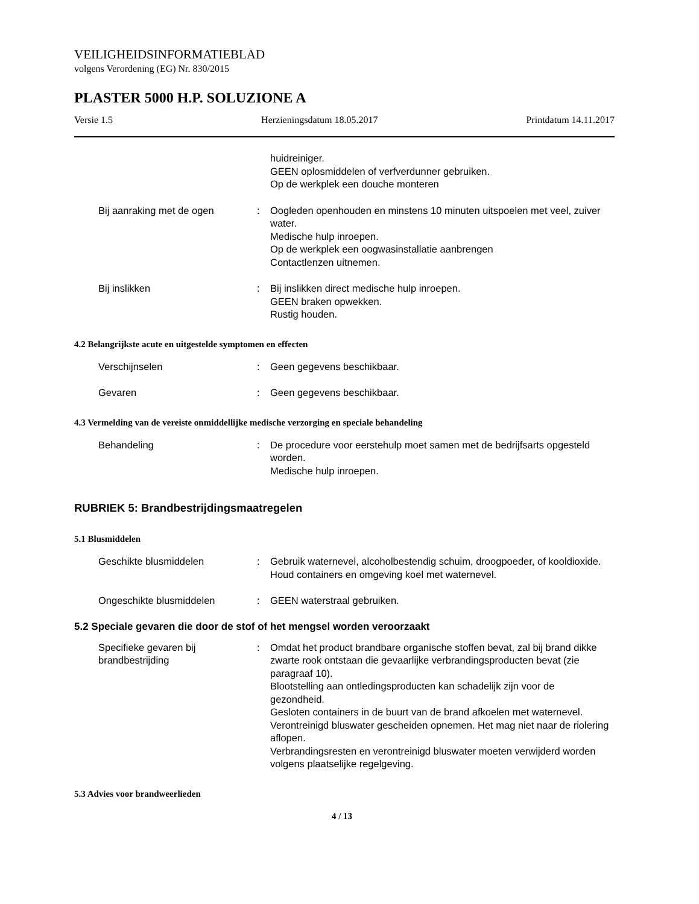VEILIGHEIDSINFORMATIEBLAD
volgens Verordening (EG) Nr. 830/2015
PLASTER 5000 H.P. SOLUZIONE A
Versie 1.5 Herzieningsdatum 18.05.2017 Printdatum 14.11.2017
huidreiniger.
GEEN oplosmiddelen of verfverdunner gebruiken.
Op de werkplek een douche monteren
Bij aanraking met de ogen : Oogleden openhouden en minstens 10 minuten uitspoelen met veel, zuiver water.
Medische hulp inroepen.
Op de werkplek een oogwasinstallatie aanbrengen
Contactlenzen uitnemen.
Bij inslikken : Bij inslikken direct medische hulp inroepen.
GEEN braken opwekken.
Rustig houden.
4.2 Belangrijkste acute en uitgestelde symptomen en effecten
Verschijnselen : Geen gegevens beschikbaar.
Gevaren : Geen gegevens beschikbaar.
4.3 Vermelding van de vereiste onmiddellijke medische verzorging en speciale behandeling
Behandeling : De procedure voor eerstehulp moet samen met de bedrijfsarts opgesteld worden.
Medische hulp inroepen.
RUBRIEK 5: Brandbestrijdingsmaatregelen
5.1 Blusmiddelen
Geschikte blusmiddelen : Gebruik waternevel, alcoholbestendig schuim, droogpoeder, of kooldioxide.
Houd containers en omgeving koel met waternevel.
Ongeschikte blusmiddelen : GEEN waterstraal gebruiken.
5.2 Speciale gevaren die door de stof of het mengsel worden veroorzaakt
Specifieke gevaren bij brandbestrijding
: Omdat het product brandbare organische stoffen bevat, zal bij brand dikke zwarte rook ontstaan die gevaarlijke verbrandingsproducten bevat (zie paragraaf 10).
Blootstelling aan ontledingsproducten kan schadelijk zijn voor de gezondheid.
Gesloten containers in de buurt van de brand afkoelen met waternevel.
Verontreinigd bluswater gescheiden opnemen. Het mag niet naar de riolering aflopen.
Verbrandingsresten en verontreinigd bluswater moeten verwijderd worden volgens plaatselijke regelgeving.
5.3 Advies voor brandweerlieden
4 / 13